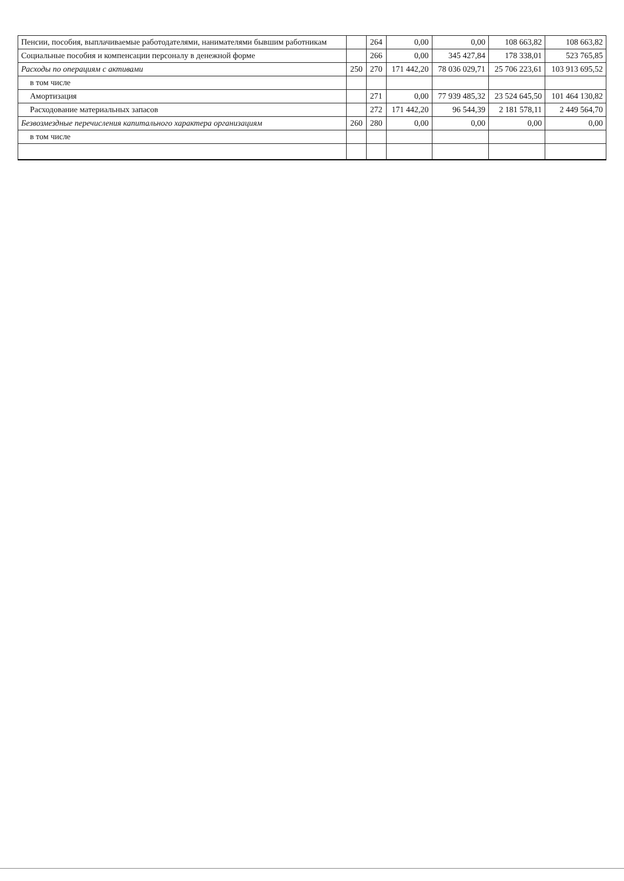| Пенсии, пособия, выплачиваемые работодателями, нанимателями бывшим работникам | | 264 | 0,00 | 0,00 | 108 663,82 | 108 663,82 |
| Социальные пособия и компенсации персоналу в денежной форме | | 266 | 0,00 | 345 427,84 | 178 338,01 | 523 765,85 |
| Расходы по операциям с активами | 250 | 270 | 171 442,20 | 78 036 029,71 | 25 706 223,61 | 103 913 695,52 |
| в том числе | | | | | | |
| Амортизация | | 271 | 0,00 | 77 939 485,32 | 23 524 645,50 | 101 464 130,82 |
| Расходование материальных запасов | | 272 | 171 442,20 | 96 544,39 | 2 181 578,11 | 2 449 564,70 |
| Безвозмездные перечисления капитального характера организациям | 260 | 280 | 0,00 | 0,00 | 0,00 | 0,00 |
| в том числе | | | | | | |